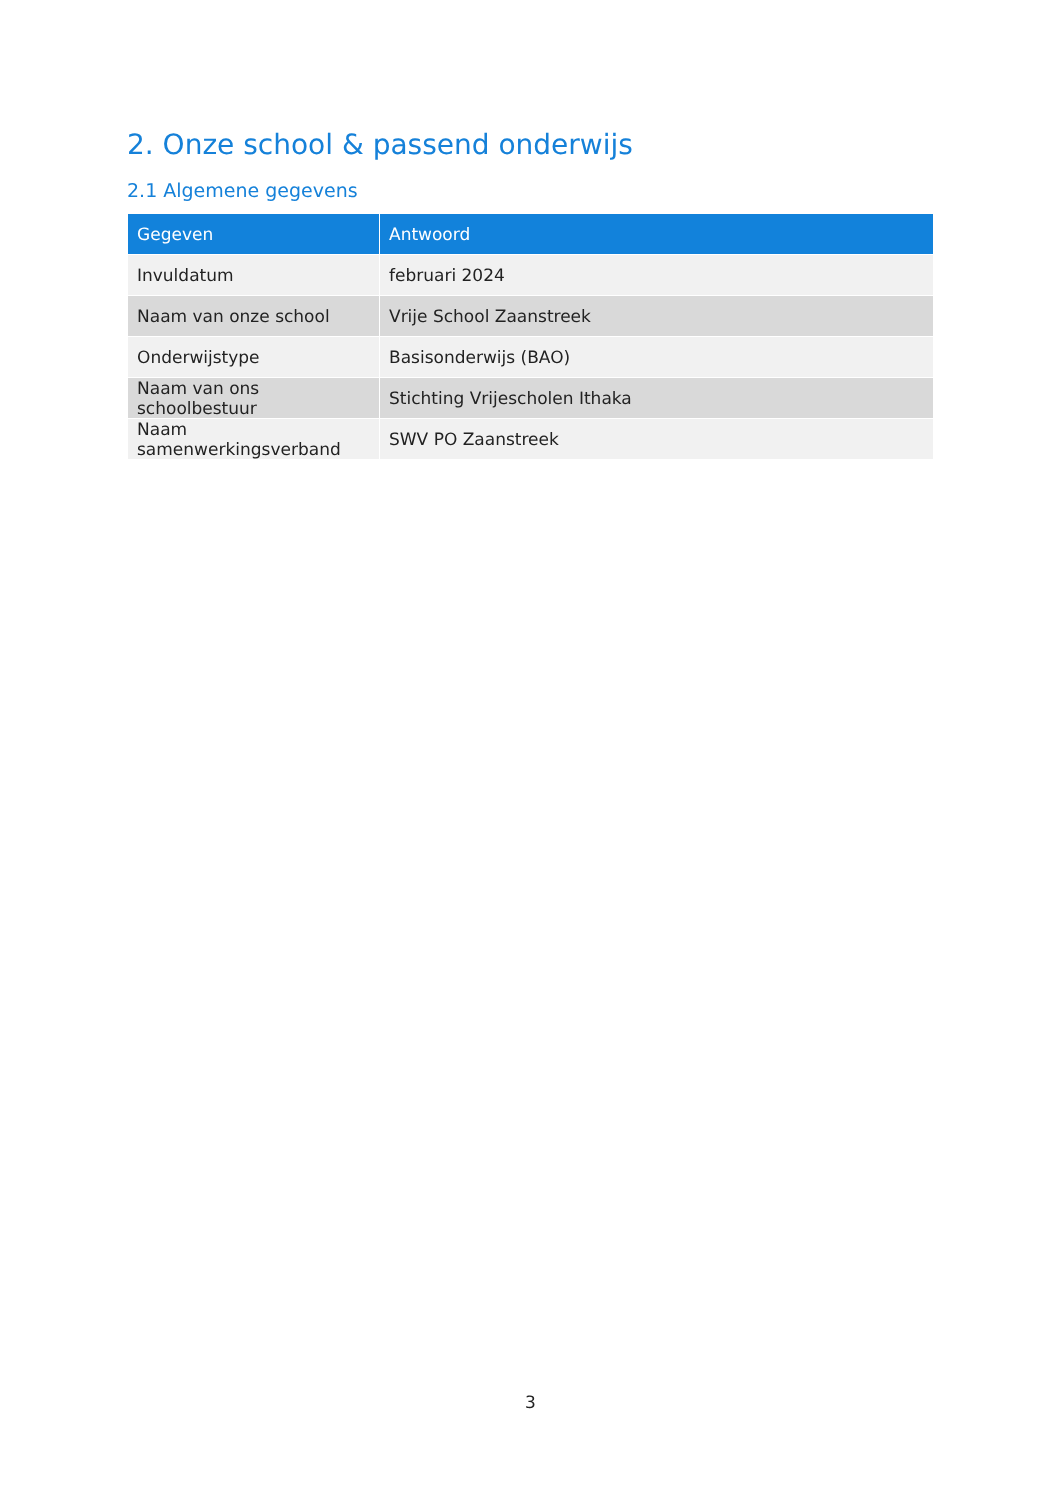2. Onze school & passend onderwijs
2.1 Algemene gegevens
| Gegeven | Antwoord |
| --- | --- |
| Invuldatum | februari 2024 |
| Naam van onze school | Vrije School Zaanstreek |
| Onderwijstype | Basisonderwijs (BAO) |
| Naam van ons schoolbestuur | Stichting Vrijescholen Ithaka |
| Naam samenwerkingsverband | SWV PO Zaanstreek |
3